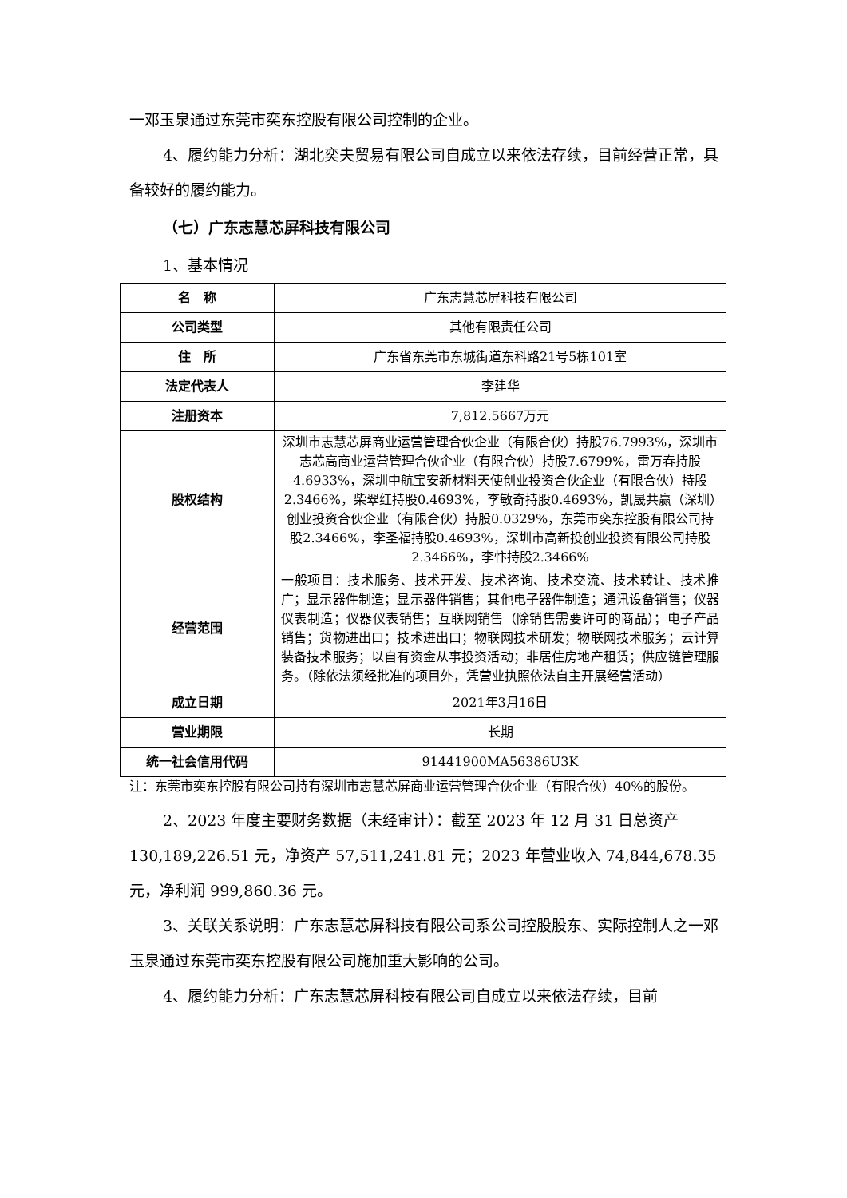一邓玉泉通过东莞市奕东控股有限公司控制的企业。
4、履约能力分析：湖北奕夫贸易有限公司自成立以来依法存续，目前经营正常，具备较好的履约能力。
（七）广东志慧芯屏科技有限公司
1、基本情况
| 名 称 | 广东志慧芯屏科技有限公司 |
| 公司类型 | 其他有限责任公司 |
| 住 所 | 广东省东莞市东城街道东科路21号5栋101室 |
| 法定代表人 | 李建华 |
| 注册资本 | 7,812.5667万元 |
| 股权结构 | 深圳市志慧芯屏商业运营管理合伙企业（有限合伙）持股76.7993%，深圳市志芯高商业运营管理合伙企业（有限合伙）持股7.6799%，雷万春持股4.6933%，深圳中航宝安新材料天使创业投资合伙企业（有限合伙）持股2.3466%，柴翠红持股0.4693%，李敏奇持股0.4693%，凯晟共赢（深圳）创业投资合伙企业（有限合伙）持股0.0329%，东莞市奕东控股有限公司持股2.3466%，李圣福持股0.4693%，深圳市高新投创业投资有限公司持股2.3466%，李忭持股2.3466% |
| 经营范围 | 一般项目：技术服务、技术开发、技术咨询、技术交流、技术转让、技术推广；显示器件制造；显示器件销售；其他电子器件制造；通讯设备销售；仪器仪表制造；仪器仪表销售；互联网销售（除销售需要许可的商品）；电子产品销售；货物进出口；技术进出口；物联网技术研发；物联网技术服务；云计算装备技术服务；以自有资金从事投资活动；非居住房地产租赁；供应链管理服务。（除依法须经批准的项目外，凭营业执照依法自主开展经营活动） |
| 成立日期 | 2021年3月16日 |
| 营业期限 | 长期 |
| 统一社会信用代码 | 91441900MA56386U3K |
注：东莞市奕东控股有限公司持有深圳市志慧芯屏商业运营管理合伙企业（有限合伙）40%的股份。
2、2023 年度主要财务数据（未经审计）：截至 2023 年 12 月 31 日总资产130,189,226.51 元，净资产 57,511,241.81 元；2023 年营业收入 74,844,678.35 元，净利润 999,860.36 元。
3、关联关系说明：广东志慧芯屏科技有限公司系公司控股股东、实际控制人之一邓玉泉通过东莞市奕东控股有限公司施加重大影响的公司。
4、履约能力分析：广东志慧芯屏科技有限公司自成立以来依法存续，目前